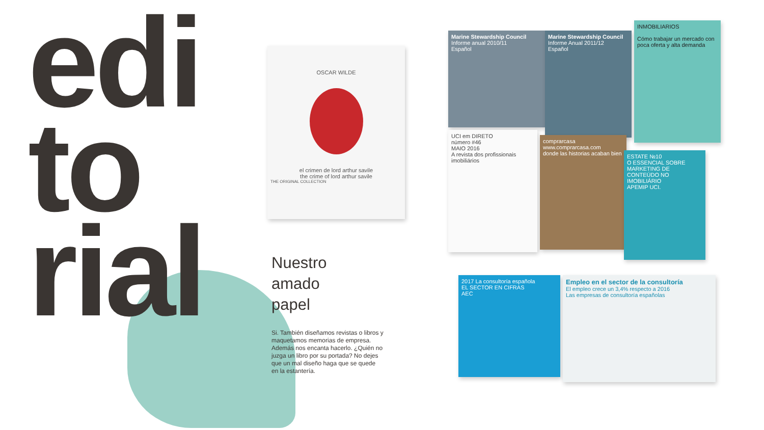edi
to
rial
Nuestro
amado
papel
Si. También diseñamos revistas o libros y maquetamos memorias de empresa. Además nos encanta hacerlo. ¿Quién no juzga un libro por su portada? No dejes que un mal diseño haga que se quede en la estantería.
OSCAR WILDE
el crimen de lord arthur savile
the crime of lord arthur savile
THE ORIGINAL COLLECTION
Marine Stewardship Council
Informe anual 2010/11
Español
Marine Stewardship Council
Informe Anual 2011/12
Español
INMOBILIARIOS
Cómo trabajar un mercado con poca oferta y alta demanda
UCI em DIRETO
número #46
MAIO 2016
A revista dos profissionais imobiliários
comprarcasa
www.comprarcasa.com
donde las historias acaban bien
ESTATE №10
O ESSENCIAL SOBRE MARKETING DE CONTEÚDO NO IMOBILIÁRIO
APEMIP UCI.
2017 La consultoría española
EL SECTOR EN CIFRAS
AEC
Empleo en el sector de la consultoría
El empleo crece un 3,4% respecto a 2016
Las empresas de consultoría españolas